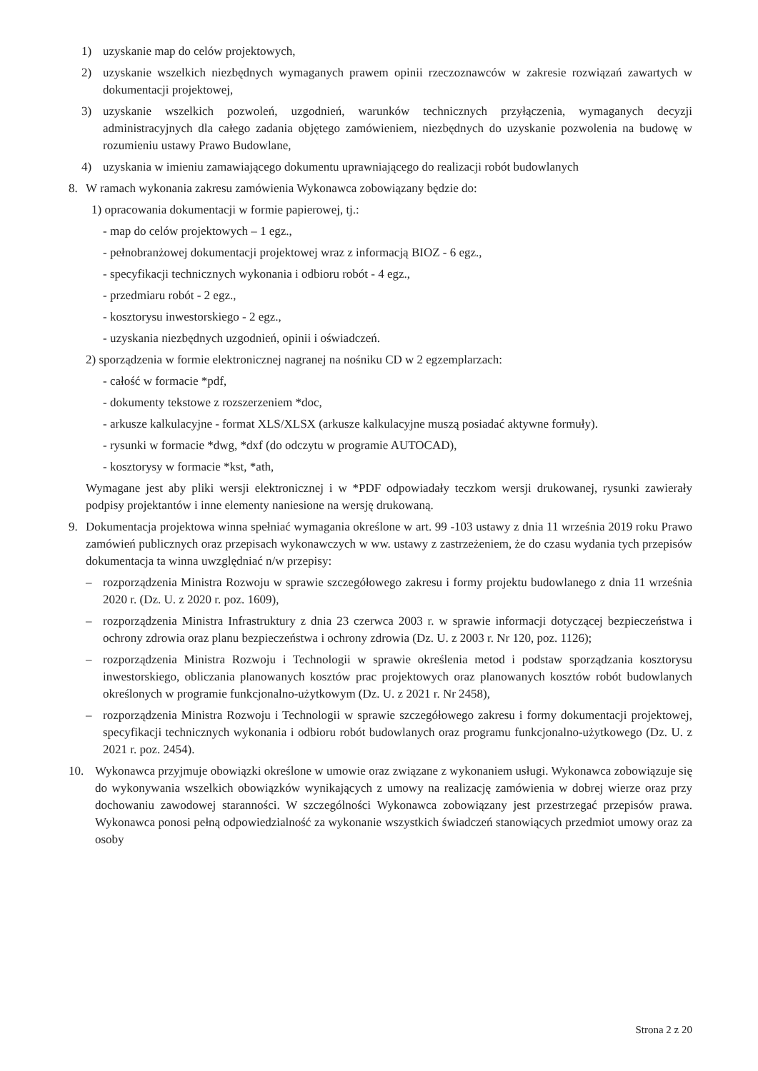1) uzyskanie map do celów projektowych,
2) uzyskanie wszelkich niezbędnych wymaganych prawem opinii rzeczoznawców w zakresie rozwiązań zawartych w dokumentacji projektowej,
3) uzyskanie wszelkich pozwoleń, uzgodnień, warunków technicznych przyłączenia, wymaganych decyzji administracyjnych dla całego zadania objętego zamówieniem, niezbędnych do uzyskanie pozwolenia na budowę w rozumieniu ustawy Prawo Budowlane,
4) uzyskania w imieniu zamawiającego dokumentu uprawniającego do realizacji robót budowlanych
8. W ramach wykonania zakresu zamówienia Wykonawca zobowiązany będzie do:
1) opracowania dokumentacji w formie papierowej, tj.:
- map do celów projektowych – 1 egz.,
- pełnobranżowej dokumentacji projektowej wraz z informacją BIOZ - 6 egz.,
- specyfikacji technicznych wykonania i odbioru robót - 4 egz.,
- przedmiaru robót - 2 egz.,
- kosztorysu inwestorskiego - 2 egz.,
- uzyskania niezbędnych uzgodnień, opinii i oświadczeń.
2) sporządzenia w formie elektronicznej nagranej na nośniku CD w 2 egzemplarzach:
- całość w formacie *pdf,
- dokumenty tekstowe z rozszerzeniem *doc,
- arkusze kalkulacyjne - format XLS/XLSX (arkusze kalkulacyjne muszą posiadać aktywne formuły).
- rysunki w formacie *dwg, *dxf (do odczytu w programie AUTOCAD),
- kosztorysy w formacie *kst, *ath,
Wymagane jest aby pliki wersji elektronicznej i w *PDF odpowiadały teczkom wersji drukowanej, rysunki zawierały podpisy projektantów i inne elementy naniesione na wersję drukowaną.
9. Dokumentacja projektowa winna spełniać wymagania określone w art. 99 -103 ustawy z dnia 11 września 2019 roku Prawo zamówień publicznych oraz przepisach wykonawczych w ww. ustawy z zastrzeżeniem, że do czasu wydania tych przepisów dokumentacja ta winna uwzględniać n/w przepisy:
– rozporządzenia Ministra Rozwoju w sprawie szczegółowego zakresu i formy projektu budowlanego z dnia 11 września 2020 r. (Dz. U. z 2020 r. poz. 1609),
– rozporządzenia Ministra Infrastruktury z dnia 23 czerwca 2003 r. w sprawie informacji dotyczącej bezpieczeństwa i ochrony zdrowia oraz planu bezpieczeństwa i ochrony zdrowia (Dz. U. z 2003 r. Nr 120, poz. 1126);
– rozporządzenia Ministra Rozwoju i Technologii w sprawie określenia metod i podstaw sporządzania kosztorysu inwestorskiego, obliczania planowanych kosztów prac projektowych oraz planowanych kosztów robót budowlanych określonych w programie funkcjonalno-użytkowym (Dz. U. z 2021 r. Nr 2458),
– rozporządzenia Ministra Rozwoju i Technologii w sprawie szczegółowego zakresu i formy dokumentacji projektowej, specyfikacji technicznych wykonania i odbioru robót budowlanych oraz programu funkcjonalno-użytkowego (Dz. U. z 2021 r. poz. 2454).
10. Wykonawca przyjmuje obowiązki określone w umowie oraz związane z wykonaniem usługi. Wykonawca zobowiązuje się do wykonywania wszelkich obowiązków wynikających z umowy na realizację zamówienia w dobrej wierze oraz przy dochowaniu zawodowej staranności. W szczególności Wykonawca zobowiązany jest przestrzegać przepisów prawa. Wykonawca ponosi pełną odpowiedzialność za wykonanie wszystkich świadczeń stanowiących przedmiot umowy oraz za osoby
Strona 2 z 20